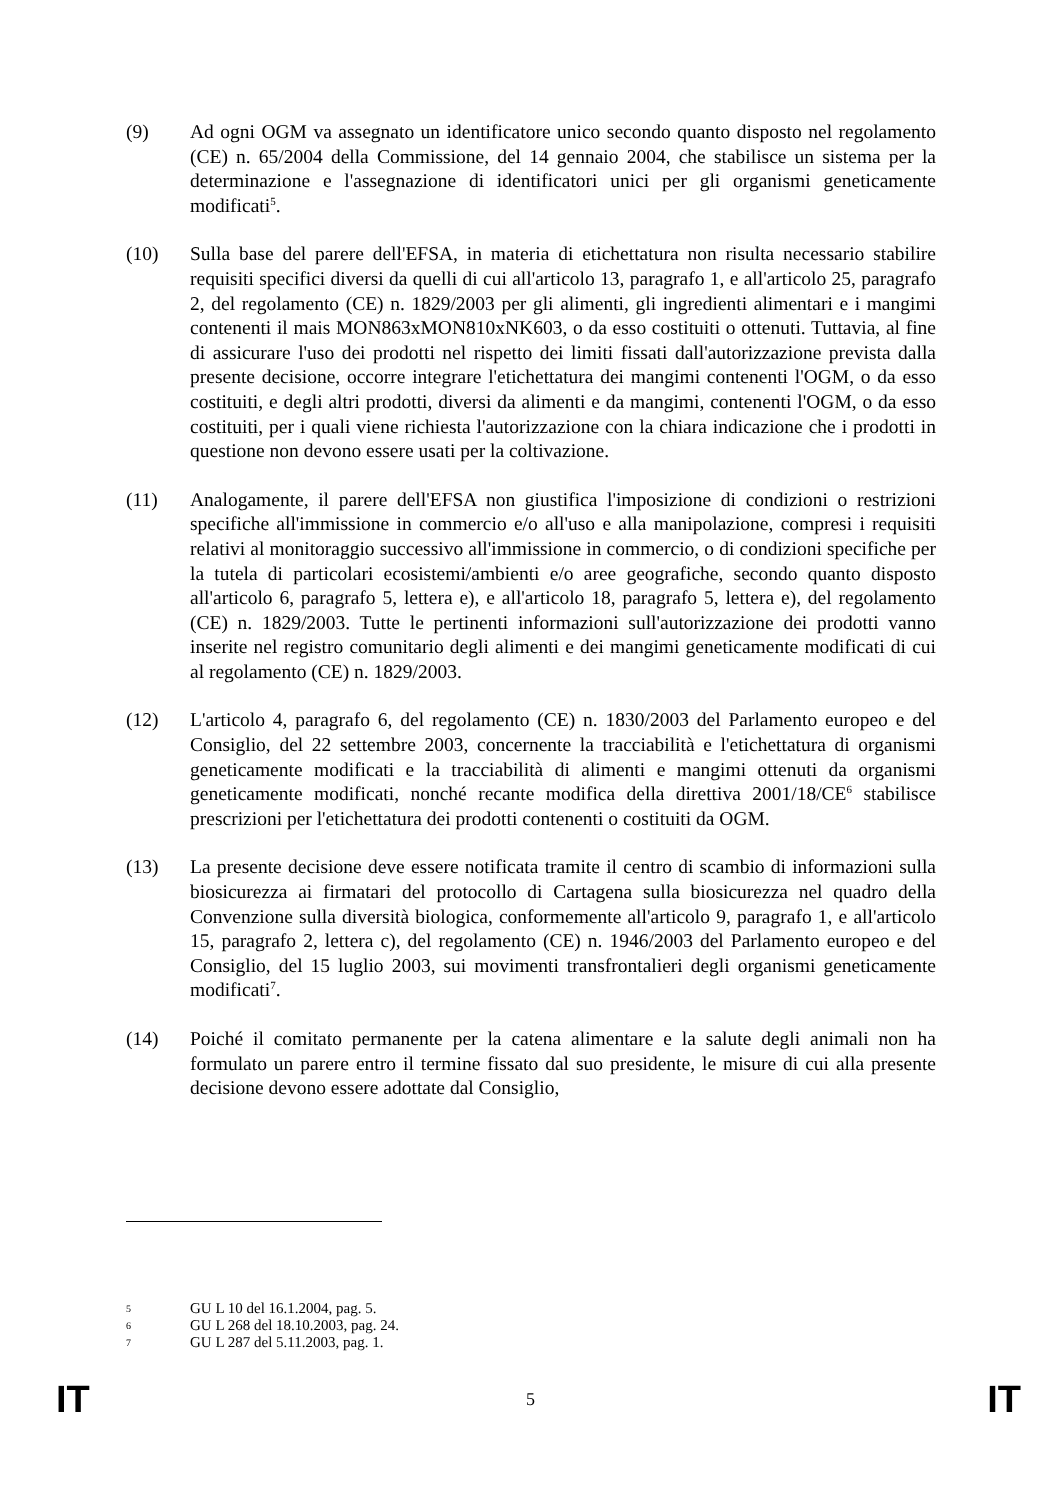(9) Ad ogni OGM va assegnato un identificatore unico secondo quanto disposto nel regolamento (CE) n. 65/2004 della Commissione, del 14 gennaio 2004, che stabilisce un sistema per la determinazione e l'assegnazione di identificatori unici per gli organismi geneticamente modificati<sup>5</sup>.
(10) Sulla base del parere dell'EFSA, in materia di etichettatura non risulta necessario stabilire requisiti specifici diversi da quelli di cui all'articolo 13, paragrafo 1, e all'articolo 25, paragrafo 2, del regolamento (CE) n. 1829/2003 per gli alimenti, gli ingredienti alimentari e i mangimi contenenti il mais MON863xMON810xNK603, o da esso costituiti o ottenuti. Tuttavia, al fine di assicurare l'uso dei prodotti nel rispetto dei limiti fissati dall'autorizzazione prevista dalla presente decisione, occorre integrare l'etichettatura dei mangimi contenenti l'OGM, o da esso costituiti, e degli altri prodotti, diversi da alimenti e da mangimi, contenenti l'OGM, o da esso costituiti, per i quali viene richiesta l'autorizzazione con la chiara indicazione che i prodotti in questione non devono essere usati per la coltivazione.
(11) Analogamente, il parere dell'EFSA non giustifica l'imposizione di condizioni o restrizioni specifiche all'immissione in commercio e/o all'uso e alla manipolazione, compresi i requisiti relativi al monitoraggio successivo all'immissione in commercio, o di condizioni specifiche per la tutela di particolari ecosistemi/ambienti e/o aree geografiche, secondo quanto disposto all'articolo 6, paragrafo 5, lettera e), e all'articolo 18, paragrafo 5, lettera e), del regolamento (CE) n. 1829/2003. Tutte le pertinenti informazioni sull'autorizzazione dei prodotti vanno inserite nel registro comunitario degli alimenti e dei mangimi geneticamente modificati di cui al regolamento (CE) n. 1829/2003.
(12) L'articolo 4, paragrafo 6, del regolamento (CE) n. 1830/2003 del Parlamento europeo e del Consiglio, del 22 settembre 2003, concernente la tracciabilità e l'etichettatura di organismi geneticamente modificati e la tracciabilità di alimenti e mangimi ottenuti da organismi geneticamente modificati, nonché recante modifica della direttiva 2001/18/CE<sup>6</sup> stabilisce prescrizioni per l'etichettatura dei prodotti contenenti o costituiti da OGM.
(13) La presente decisione deve essere notificata tramite il centro di scambio di informazioni sulla biosicurezza ai firmatari del protocollo di Cartagena sulla biosicurezza nel quadro della Convenzione sulla diversità biologica, conformemente all'articolo 9, paragrafo 1, e all'articolo 15, paragrafo 2, lettera c), del regolamento (CE) n. 1946/2003 del Parlamento europeo e del Consiglio, del 15 luglio 2003, sui movimenti transfrontalieri degli organismi geneticamente modificati<sup>7</sup>.
(14) Poiché il comitato permanente per la catena alimentare e la salute degli animali non ha formulato un parere entro il termine fissato dal suo presidente, le misure di cui alla presente decisione devono essere adottate dal Consiglio,
5 GU L 10 del 16.1.2004, pag. 5.
6 GU L 268 del 18.10.2003, pag. 24.
7 GU L 287 del 5.11.2003, pag. 1.
IT 5 IT